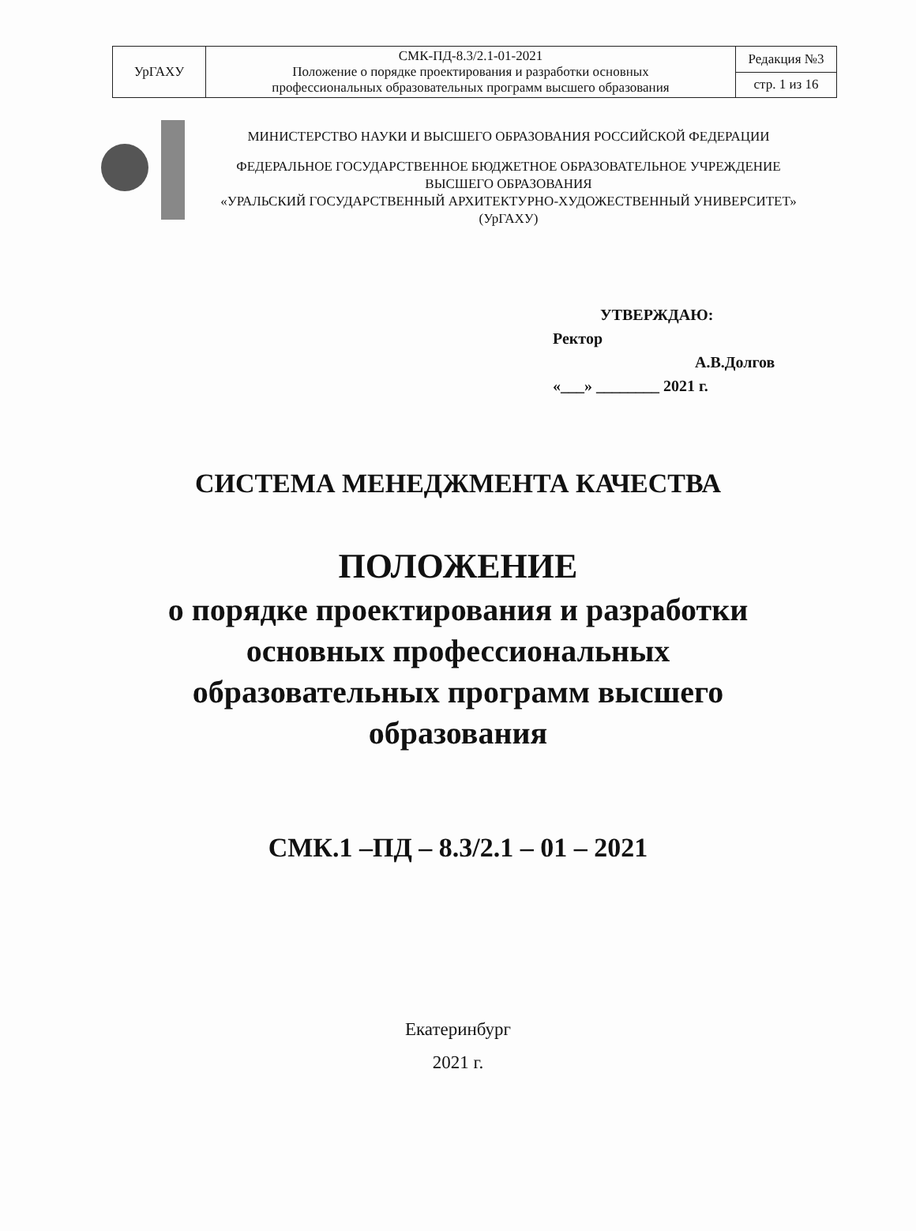| УрГАХУ | СМК-ПД-8.3/2.1-01-2021 Положение о порядке проектирования и разработки основных профессиональных образовательных программ высшего образования | Редакция №3 |
| | | стр. 1 из 16 |
МИНИСТЕРСТВО НАУКИ И ВЫСШЕГО ОБРАЗОВАНИЯ РОССИЙСКОЙ ФЕДЕРАЦИИ
ФЕДЕРАЛЬНОЕ ГОСУДАРСТВЕННОЕ БЮДЖЕТНОЕ ОБРАЗОВАТЕЛЬНОЕ УЧРЕЖДЕНИЕ
ВЫСШЕГО ОБРАЗОВАНИЯ
«УРАЛЬСКИЙ ГОСУДАРСТВЕННЫЙ АРХИТЕКТУРНО-ХУДОЖЕСТВЕННЫЙ УНИВЕРСИТЕТ»
(УрГАХУ)
УТВЕРЖДАЮ:
Ректор
А.В.Долгов
«___» ________ 2021 г.
СИСТЕМА МЕНЕДЖМЕНТА КАЧЕСТВА
ПОЛОЖЕНИЕ
о порядке проектирования и разработки
основных профессиональных
образовательных программ высшего
образования
СМК.1 –ПД – 8.3/2.1 – 01 – 2021
Екатеринбург
2021 г.